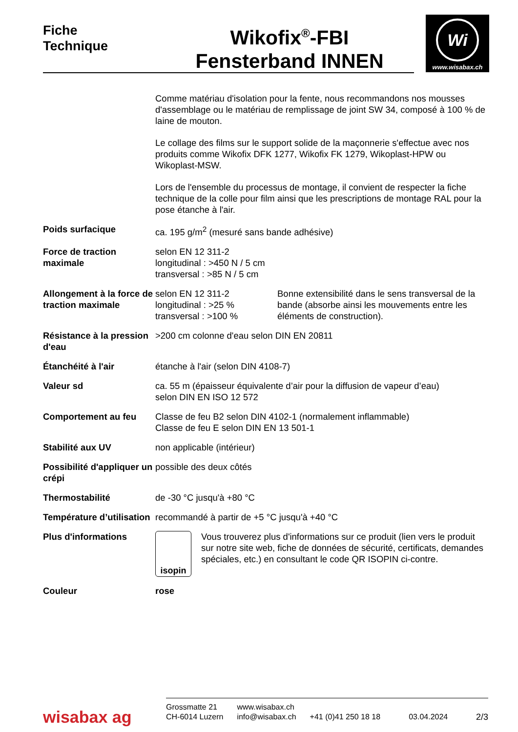Fiche
Technique
Wikofix<sup>®</sup>-FBI
Fensterband INNEN
Wi
www.wisabax.ch
| | Comme matériau d'isolation pour la fente, nous recommandons nos mousses d'assemblage ou le matériau de remplissage de joint SW 34, composé à 100 % de laine de mouton. Le collage des films sur le support solide de la maçonnerie s'effectue avec nos produits comme Wikofix DFK 1277, Wikofix FK 1279, Wikoplast-HPW ou Wikoplast-MSW. Lors de l'ensemble du processus de montage, il convient de respecter la fiche technique de la colle pour film ainsi que les prescriptions de montage RAL pour la pose étanche à l'air. |
| Poids surfacique | ca. 195 g/m<sup>2</sup> (mesuré sans bande adhésive) |
| Force de traction maximale | selon EN 12 311-2 longitudinal : >450 N / 5 cm transversal : >85 N / 5 cm |
| Allongement à la force de traction maximale | selon EN 12 311-2 longitudinal : >25 % transversal : >100 % Bonne extensibilité dans le sens transversal de la bande (absorbe ainsi les mouvements entre les éléments de construction). |
| Résistance à la pression d'eau | >200 cm colonne d'eau selon DIN EN 20811 |
| Étanchéité à l'air | étanche à l'air (selon DIN 4108-7) |
| Valeur sd | ca. 55 m (épaisseur équivalente d’air pour la diffusion de vapeur d’eau) selon DIN EN ISO 12 572 |
| Comportement au feu | Classe de feu B2 selon DIN 4102-1 (normalement inflammable) Classe de feu E selon DIN EN 13 501-1 |
| Stabilité aux UV | non applicable (intérieur) |
| Possibilité d'appliquer un crépi | possible des deux côtés |
| Thermostabilité | de -30 °C jusqu'à +80 °C |
| Température d’utilisation | recommandé à partir de +5 °C jusqu'à +40 °C |
| Plus d'informations | isopin Vous trouverez plus d'informations sur ce produit (lien vers le produit sur notre site web, fiche de données de sécurité, certificats, demandes spéciales, etc.) en consultant le code QR ISOPIN ci-contre. |
| Couleur | rose |
wisabax ag
Grossmatte 21
CH-6014 Luzern
www.wisabax.ch
info@wisabax.ch
+41 (0)41 250 18 18
03.04.2024
2/3